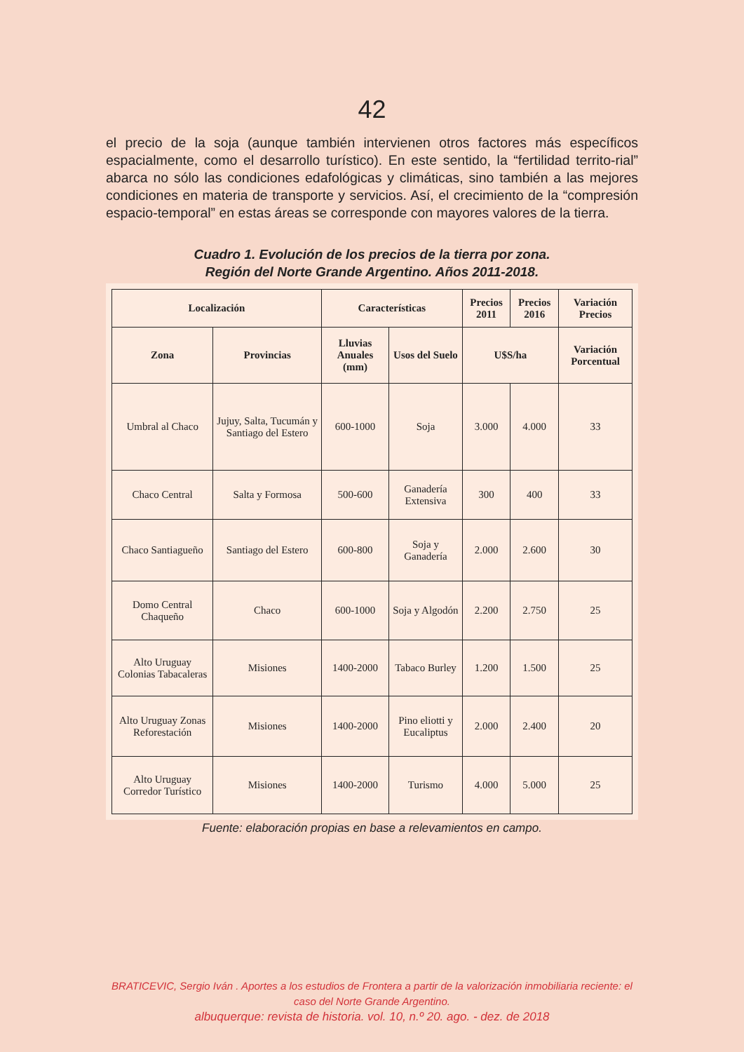42
el precio de la soja (aunque también intervienen otros factores más específicos espacialmente, como el desarrollo turístico). En este sentido, la “fertilidad territo-rial” abarca no sólo las condiciones edafológicas y climáticas, sino también a las mejores condiciones en materia de transporte y servicios. Así, el crecimiento de la “compresión espacio-temporal” en estas áreas se corresponde con mayores valores de la tierra.
Cuadro 1. Evolución de los precios de la tierra por zona.
Región del Norte Grande Argentino. Años 2011-2018.
| Localización | | Características | | Precios 2011 | Precios 2016 | Variación Precios |
| --- | --- | --- | --- | --- | --- | --- |
| Zona | Provincias | Lluvias Anuales (mm) | Usos del Suelo | U$S/ha | | Variación Porcentual |
| Umbral al Chaco | Jujuy, Salta, Tucumán y Santiago del Estero | 600-1000 | Soja | 3.000 | 4.000 | 33 |
| Chaco Central | Salta y Formosa | 500-600 | Ganadería Extensiva | 300 | 400 | 33 |
| Chaco Santiagueño | Santiago del Estero | 600-800 | Soja y Ganadería | 2.000 | 2.600 | 30 |
| Domo Central Chaqueño | Chaco | 600-1000 | Soja y Algodón | 2.200 | 2.750 | 25 |
| Alto Uruguay Colonias Tabacaleras | Misiones | 1400-2000 | Tabaco Burley | 1.200 | 1.500 | 25 |
| Alto Uruguay Zonas Reforestación | Misiones | 1400-2000 | Pino eliotti y Eucaliptus | 2.000 | 2.400 | 20 |
| Alto Uruguay Corredor Turístico | Misiones | 1400-2000 | Turismo | 4.000 | 5.000 | 25 |
Fuente: elaboración propias en base a relevamientos en campo.
BRATICEVIC, Sergio Iván . Aportes a los estudios de Frontera a partir de la valorización inmobiliaria reciente: el caso del Norte Grande Argentino.
albuquerque: revista de historia. vol. 10, n.º 20. ago. - dez. de 2018